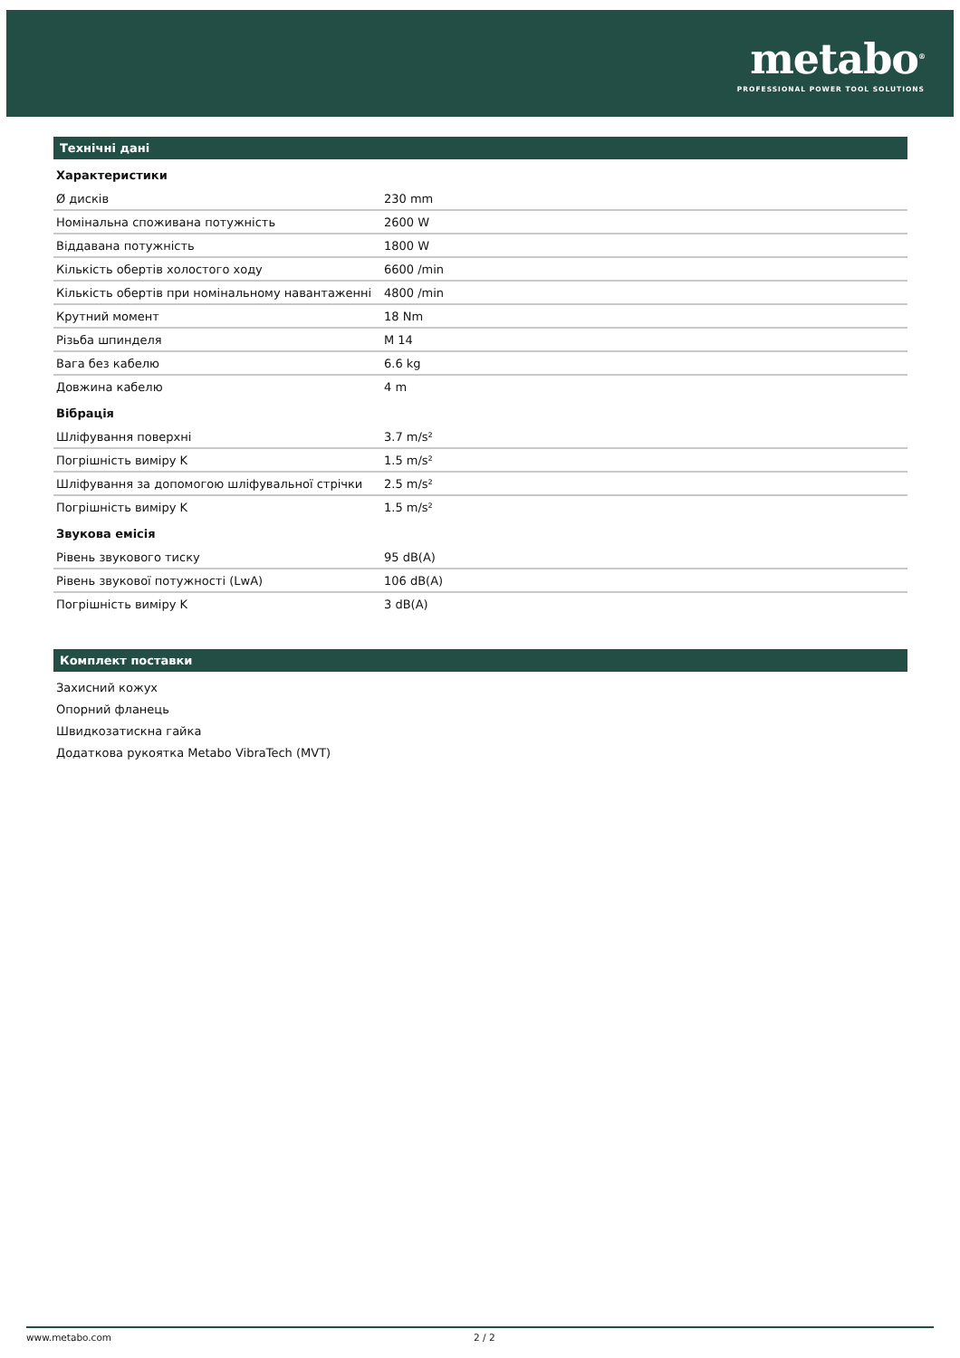metabo<sup>®</sup>
PROFESSIONAL POWER TOOL SOLUTIONS
Технічні дані
Характеристики
| Ø дисків | 230 mm |
| Номінальна споживана потужність | 2600 W |
| Віддавана потужність | 1800 W |
| Кількість обертів холостого ходу | 6600 /min |
| Кількість обертів при номінальному навантаженні | 4800 /min |
| Крутний момент | 18 Nm |
| Різьба шпинделя | M 14 |
| Вага без кабелю | 6.6 kg |
| Довжина кабелю | 4 m |
Вібрація
| Шліфування поверхні | 3.7 m/s² |
| Погрішність виміру K | 1.5 m/s² |
| Шліфування за допомогою шліфувальної стрічки | 2.5 m/s² |
| Погрішність виміру K | 1.5 m/s² |
Звукова емісія
| Рівень звукового тиску | 95 dB(A) |
| Рівень звукової потужності (LwA) | 106 dB(A) |
| Погрішність виміру K | 3 dB(A) |
Комплект поставки
Захисний кожух
Опорний фланець
Швидкозатискна гайка
Додаткова рукоятка Metabo VibraTech (MVT)
www.metabo.com 2 / 2